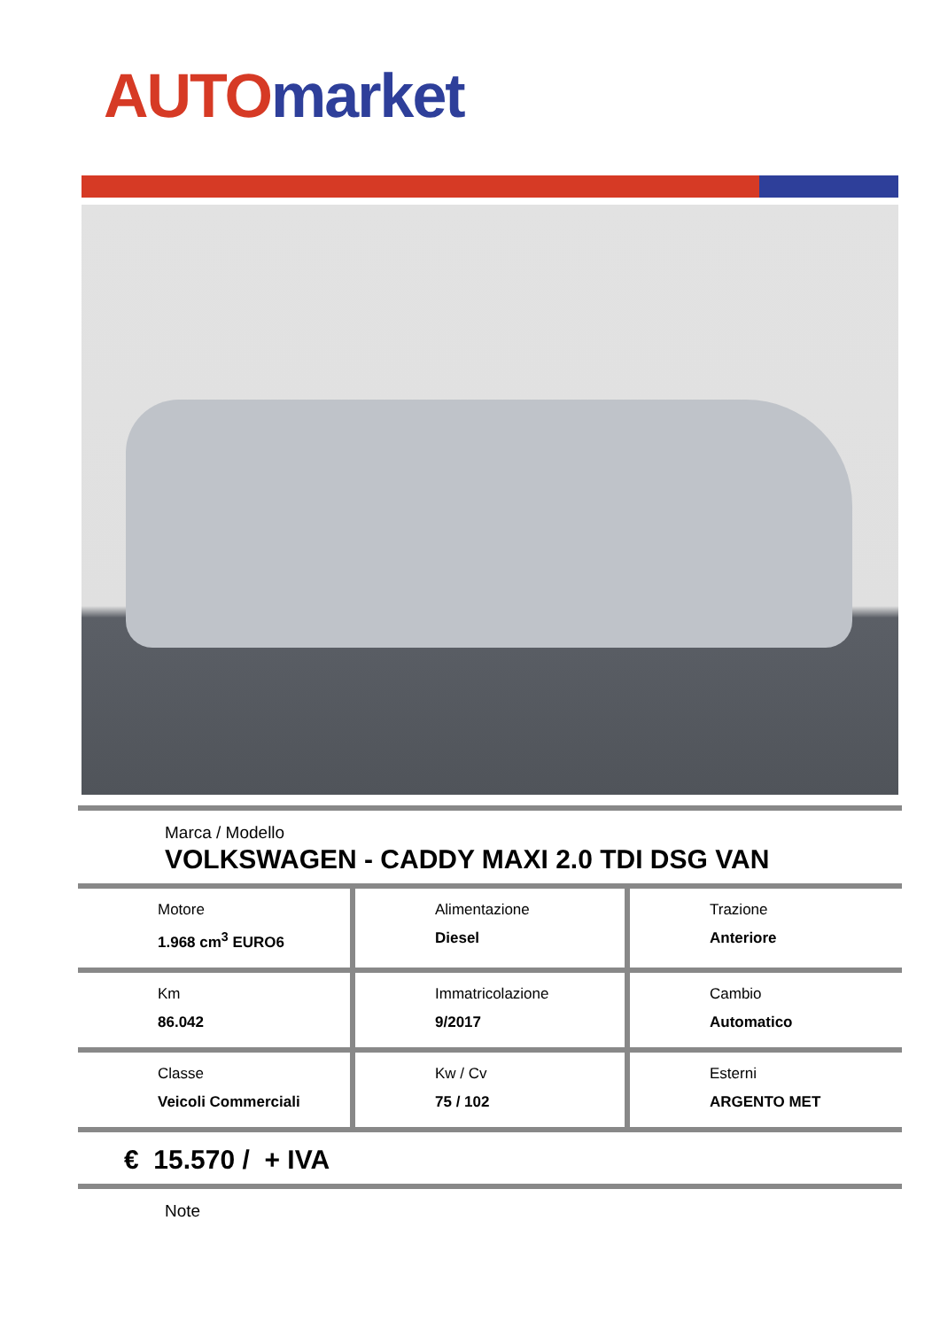AUTO market
Marca / Modello
VOLKSWAGEN - CADDY MAXI 2.0 TDI DSG VAN
| Motore 1.968 cm<sup>3</sup> EURO6 | Alimentazione Diesel | Trazione Anteriore |
| Km 86.042 | Immatricolazione 9/2017 | Cambio Automatico |
| Classe Veicoli Commerciali | Kw / Cv 75 / 102 | Esterni ARGENTO MET |
€ 15.570 / + IVA
Note